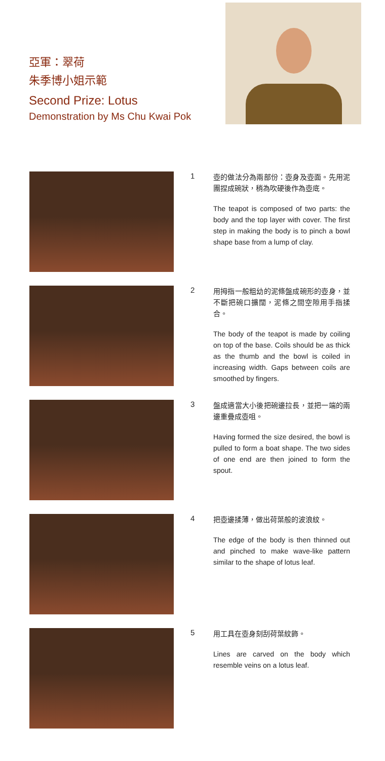亞軍：翠荷
朱季博小姐示範
Second Prize: Lotus
Demonstration by Ms Chu Kwai Pok
1
壺的做法分為兩部份：壺身及壺面。先用泥團捏成碗狀，稍為吹硬後作為壺底。
The teapot is composed of two parts: the body and the top layer with cover. The first step in making the body is to pinch a bowl shape base from a lump of clay.
2
用拇指一般粗幼的泥條盤成碗形的壺身，並不斷把碗口擴闊，泥條之間空隙用手指揉合。
The body of the teapot is made by coiling on top of the base. Coils should be as thick as the thumb and the bowl is coiled in increasing width. Gaps between coils are smoothed by fingers.
3
盤成適當大小後把碗邊拉長，並把一端的兩邊重疊成壺咀。
Having formed the size desired, the bowl is pulled to form a boat shape. The two sides of one end are then joined to form the spout.
4
把壺邊揉薄，做出荷葉般的波浪紋。
The edge of the body is then thinned out and pinched to make wave-like pattern similar to the shape of lotus leaf.
5
用工具在壺身刻刮荷葉紋飾。
Lines are carved on the body which resemble veins on a lotus leaf.